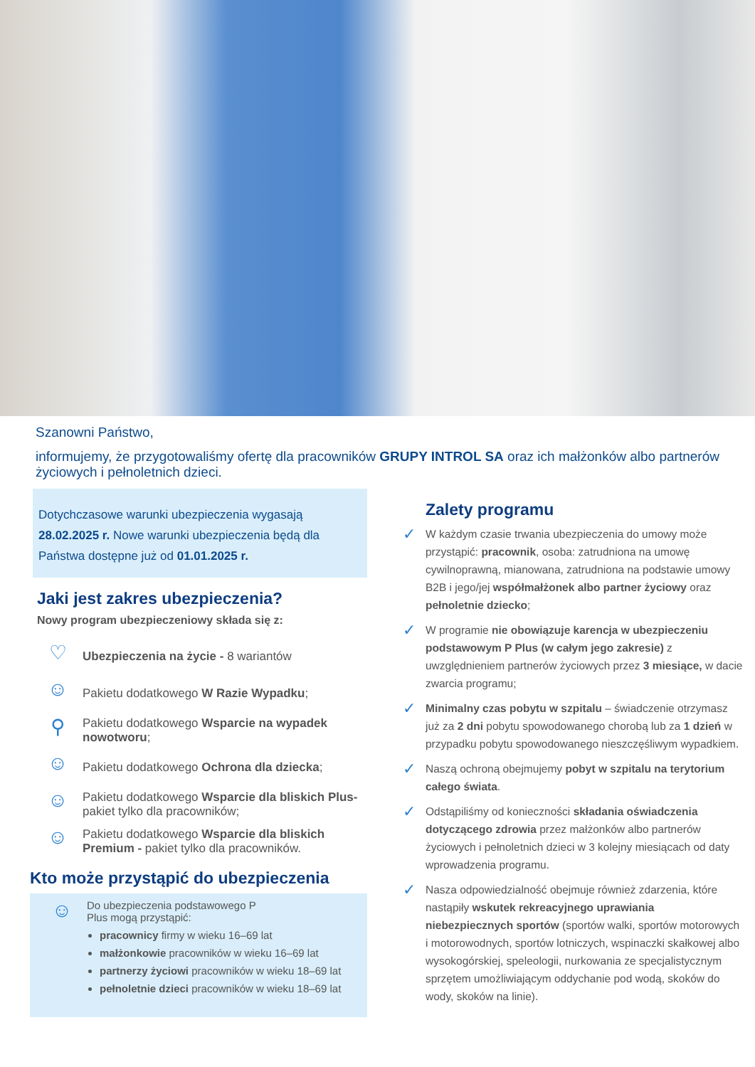Szanowni Państwo,
informujemy, że przygotowaliśmy ofertę dla pracowników GRUPY INTROL SA oraz ich małżonków albo partnerów życiowych i pełnoletnich dzieci.
Dotychczasowe warunki ubezpieczenia wygasają 28.02.2025 r. Nowe warunki ubezpieczenia będą dla Państwa dostępne już od 01.01.2025 r.
Jaki jest zakres ubezpieczenia?
Nowy program ubezpieczeniowy składa się z:
♡
Ubezpieczenia na życie - 8 wariantów
☺
Pakietu dodatkowego W Razie Wypadku;
⚲
Pakietu dodatkowego Wsparcie na wypadek nowotworu;
☺
Pakietu dodatkowego Ochrona dla dziecka;
☺
Pakietu dodatkowego Wsparcie dla bliskich Plus- pakiet tylko dla pracowników;
☺
Pakietu dodatkowego Wsparcie dla bliskich Premium - pakiet tylko dla pracowników.
Kto może przystąpić do ubezpieczenia
☺
Do ubezpieczenia podstawowego P
Plus mogą przystąpić:
pracownicy firmy w wieku 16–69 lat
małżonkowie pracowników w wieku 16–69 lat
partnerzy życiowi pracowników w wieku 18–69 lat
pełnoletnie dzieci pracowników w wieku 18–69 lat
Zalety programu
✓
W każdym czasie trwania ubezpieczenia do umowy może przystąpić: pracownik, osoba: zatrudniona na umowę cywilnoprawną, mianowana, zatrudniona na podstawie umowy B2B i jego/jej współmałżonek albo partner życiowy oraz pełnoletnie dziecko;
✓
W programie nie obowiązuje karencja w ubezpieczeniu podstawowym P Plus (w całym jego zakresie) z uwzględnieniem partnerów życiowych przez 3 miesiące, w dacie zwarcia programu;
✓
Minimalny czas pobytu w szpitalu – świadczenie otrzymasz już za 2 dni pobytu spowodowanego chorobą lub za 1 dzień w przypadku pobytu spowodowanego nieszczęśliwym wypadkiem.
✓
Naszą ochroną obejmujemy pobyt w szpitalu na terytorium całego świata.
✓
Odstąpiliśmy od konieczności składania oświadczenia dotyczącego zdrowia przez małżonków albo partnerów życiowych i pełnoletnich dzieci w 3 kolejny miesiącach od daty wprowadzenia programu.
✓
Nasza odpowiedzialność obejmuje również zdarzenia, które nastąpiły wskutek rekreacyjnego uprawiania niebezpiecznych sportów (sportów walki, sportów motorowych i motorowodnych, sportów lotniczych, wspinaczki skałkowej albo wysokogórskiej, speleologii, nurkowania ze specjalistycznym sprzętem umożliwiającym oddychanie pod wodą, skoków do wody, skoków na linie).